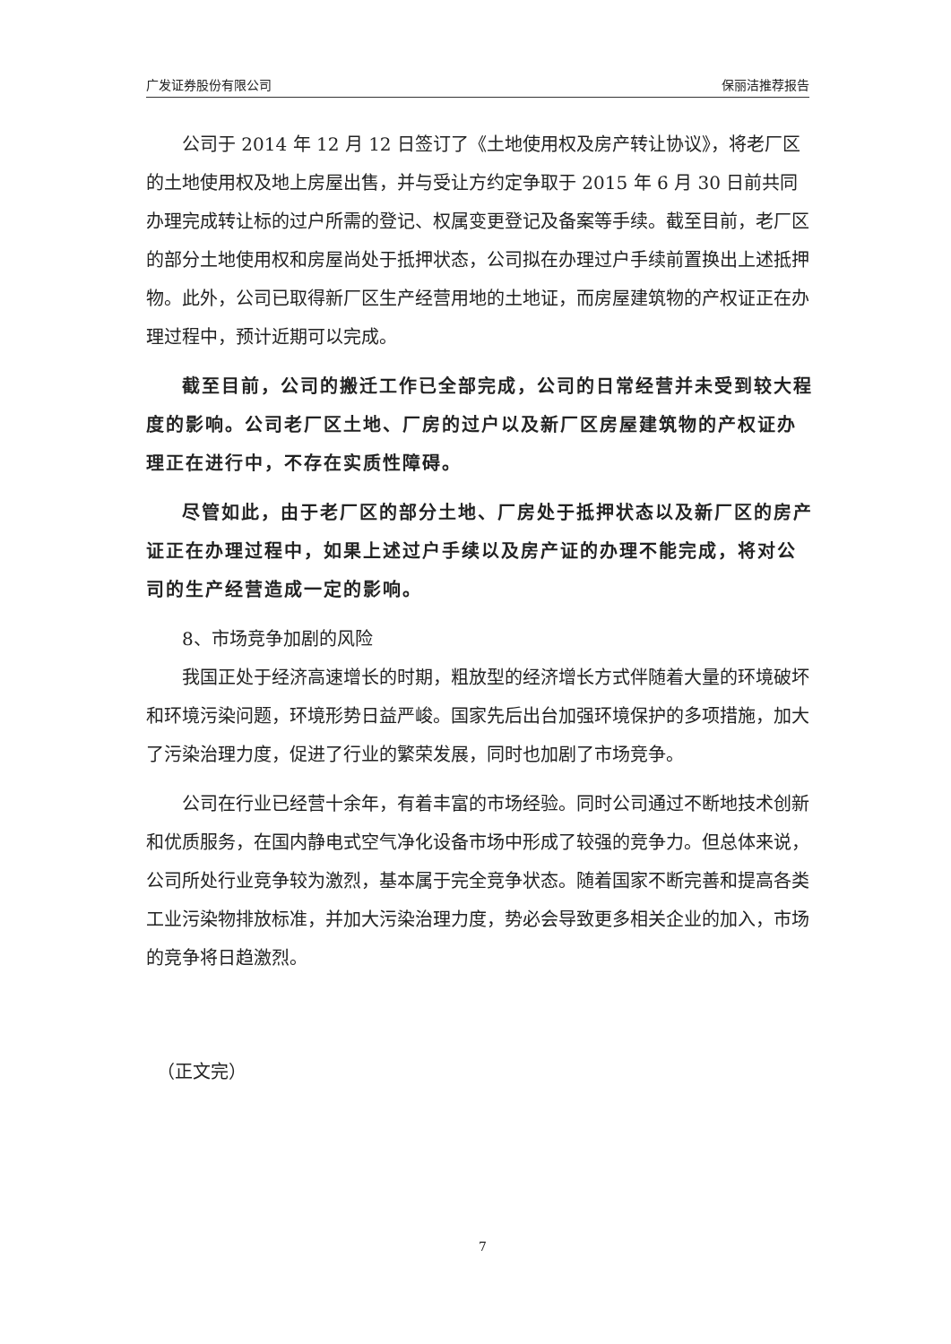广发证券股份有限公司 保丽洁推荐报告
公司于 2014 年 12 月 12 日签订了《土地使用权及房产转让协议》，将老厂区的土地使用权及地上房屋出售，并与受让方约定争取于 2015 年 6 月 30 日前共同办理完成转让标的过户所需的登记、权属变更登记及备案等手续。截至目前，老厂区的部分土地使用权和房屋尚处于抵押状态，公司拟在办理过户手续前置换出上述抵押物。此外，公司已取得新厂区生产经营用地的土地证，而房屋建筑物的产权证正在办理过程中，预计近期可以完成。
截至目前，公司的搬迁工作已全部完成，公司的日常经营并未受到较大程度的影响。公司老厂区土地、厂房的过户以及新厂区房屋建筑物的产权证办理正在进行中，不存在实质性障碍。
尽管如此，由于老厂区的部分土地、厂房处于抵押状态以及新厂区的房产证正在办理过程中，如果上述过户手续以及房产证的办理不能完成，将对公司的生产经营造成一定的影响。
8、市场竞争加剧的风险
我国正处于经济高速增长的时期，粗放型的经济增长方式伴随着大量的环境破坏和环境污染问题，环境形势日益严峻。国家先后出台加强环境保护的多项措施，加大了污染治理力度，促进了行业的繁荣发展，同时也加剧了市场竞争。
公司在行业已经营十余年，有着丰富的市场经验。同时公司通过不断地技术创新和优质服务，在国内静电式空气净化设备市场中形成了较强的竞争力。但总体来说，公司所处行业竞争较为激烈，基本属于完全竞争状态。随着国家不断完善和提高各类工业污染物排放标准，并加大污染治理力度，势必会导致更多相关企业的加入，市场的竞争将日趋激烈。
（正文完）
7